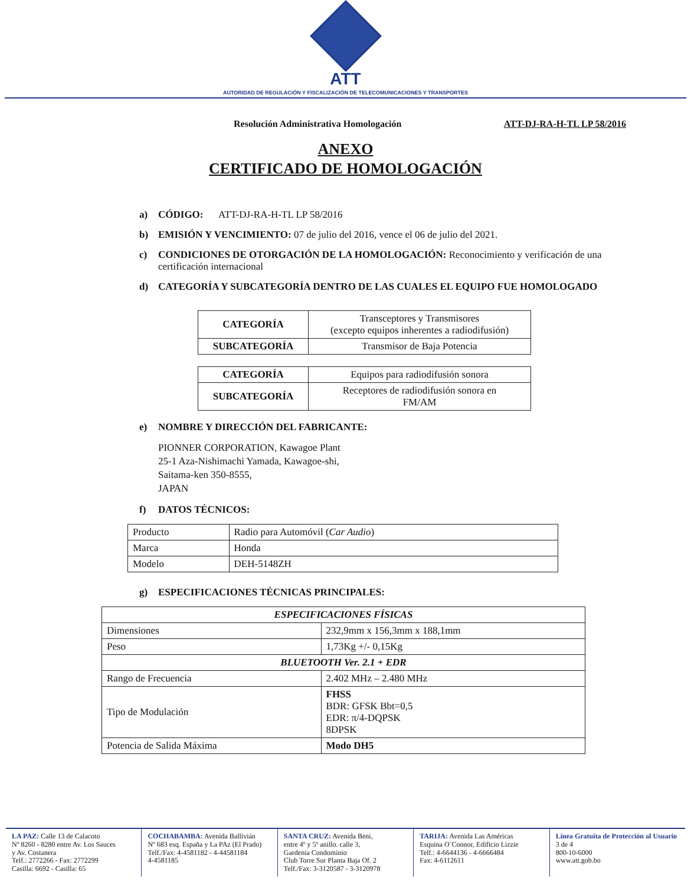ATT
AUTORIDAD DE REGULACIÓN Y FISCALIZACIÓN DE TELECOMUNICACIONES Y TRANSPORTES
Resolución Administrativa Homologación ATT-DJ-RA-H-TL LP 58/2016
ANEXO
CERTIFICADO DE HOMOLOGACIÓN
a) CÓDIGO: ATT-DJ-RA-H-TL LP 58/2016
b) EMISIÓN Y VENCIMIENTO: 07 de julio del 2016, vence el 06 de julio del 2021.
c) CONDICIONES DE OTORGACIÓN DE LA HOMOLOGACIÓN: Reconocimiento y verificación de una certificación internacional
d) CATEGORÍA Y SUBCATEGORÍA DENTRO DE LAS CUALES EL EQUIPO FUE HOMOLOGADO
| CATEGORÍA | Transceptores y Transmisores (excepto equipos inherentes a radiodifusión) |
| SUBCATEGORÍA | Transmisor de Baja Potencia |
| CATEGORÍA | Equipos para radiodifusión sonora |
| SUBCATEGORÍA | Receptores de radiodifusión sonora en FM/AM |
e) NOMBRE Y DIRECCIÓN DEL FABRICANTE:
PIONNER CORPORATION, Kawagoe Plant
25-1 Aza-Nishimachi Yamada, Kawagoe-shi,
Saitama-ken 350-8555,
JAPAN
f) DATOS TÉCNICOS:
| Producto | Radio para Automóvil ( Car Audio ) |
| Marca | Honda |
| Modelo | DEH-5148ZH |
g) ESPECIFICACIONES TÉCNICAS PRINCIPALES:
| ESPECIFICACIONES FÍSICAS | |
| Dimensiones | 232,9mm x 156,3mm x 188,1mm |
| Peso | 1,73Kg +/- 0,15Kg |
| BLUETOOTH Ver. 2.1 + EDR | |
| Rango de Frecuencia | 2.402 MHz – 2.480 MHz |
| Tipo de Modulación | FHSS BDR: GFSK Bbt=0,5 EDR: π/4-DQPSK 8DPSK |
| Potencia de Salida Máxima | Modo DH5 |
LA PAZ: Calle 13 de Calacoto
Nº 8260 - 8280 entre Av. Los Sauces
y Av. Costanera
Telf.: 2772266 - Fax: 2772299
Casilla: 6692 - Casilla: 65
COCHABAMBA: Avenida Ballivián
Nº 683 esq. España y La PAz (El Prado)
Telf./Fax: 4-4581182 - 4-44581184
4-4581185
SANTA CRUZ: Avenida Beni,
entre 4º y 5º anillo. calle 3,
Gardenia Condominio
Club Torre Sur Planta Baja Of. 2
Telf./Fax: 3-3120587 - 3-3120978
TARIJA: Avenida Las Américas
Esquina O´Connor, Edificio Lizzie
Telf.: 4-6644136 - 4-6666484
Fax: 4-6112611
Línea Gratuita de Protección al Usuario 3 de 4
800-10-6000
www.att.gob.bo